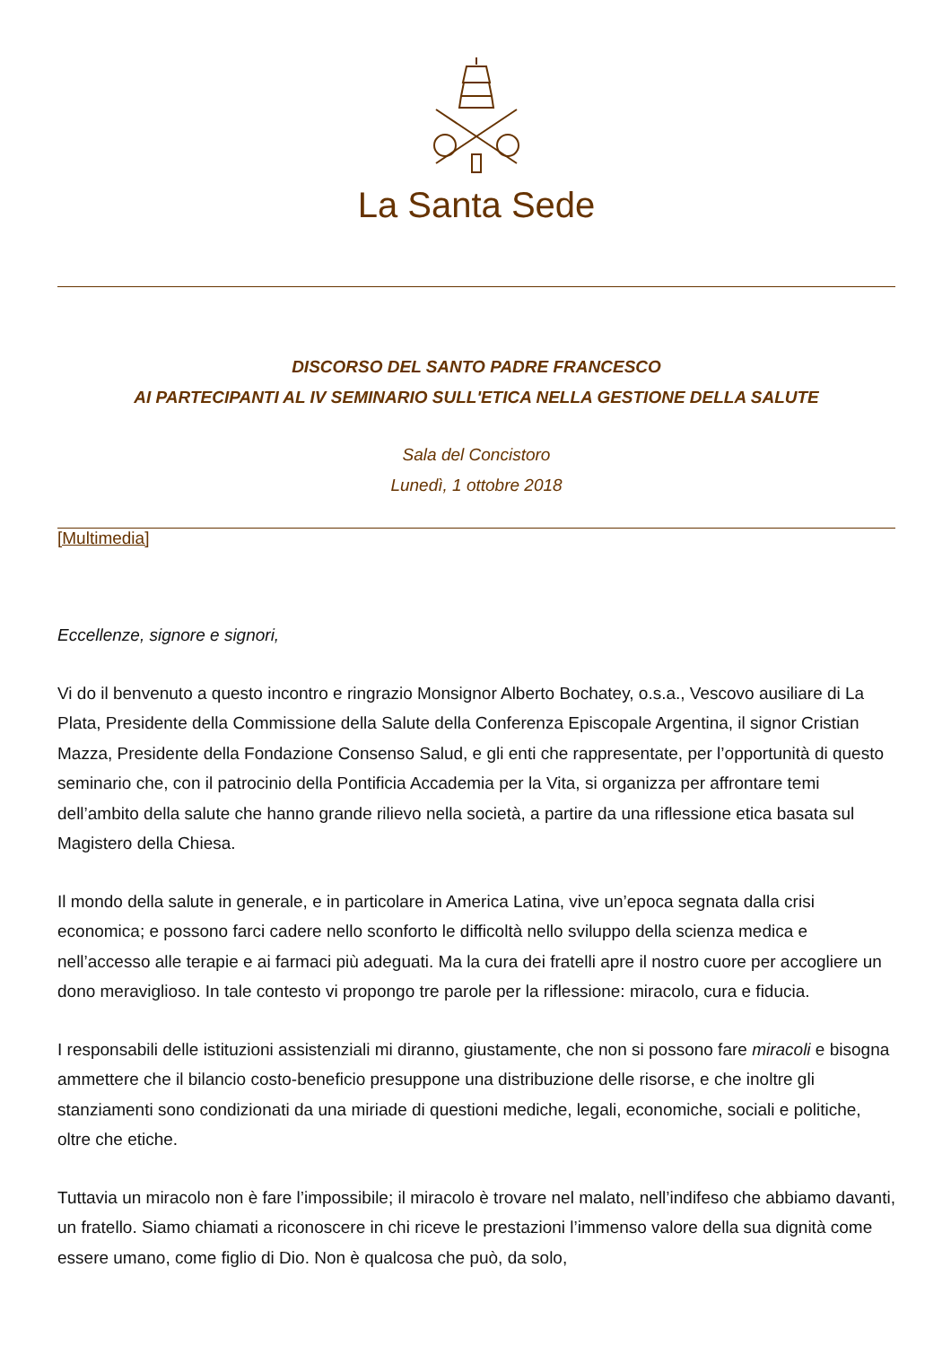La Santa Sede
DISCORSO DEL SANTO PADRE FRANCESCO
AI PARTECIPANTI AL IV SEMINARIO SULL'ETICA NELLA GESTIONE DELLA SALUTE
Sala del Concistoro
Lunedì, 1 ottobre 2018
[Multimedia]
Eccellenze, signore e signori,
Vi do il benvenuto a questo incontro e ringrazio Monsignor Alberto Bochatey, o.s.a., Vescovo ausiliare di La Plata, Presidente della Commissione della Salute della Conferenza Episcopale Argentina, il signor Cristian Mazza, Presidente della Fondazione Consenso Salud, e gli enti che rappresentate, per l’opportunità di questo seminario che, con il patrocinio della Pontificia Accademia per la Vita, si organizza per affrontare temi dell’ambito della salute che hanno grande rilievo nella società, a partire da una riflessione etica basata sul Magistero della Chiesa.
Il mondo della salute in generale, e in particolare in America Latina, vive un’epoca segnata dalla crisi economica; e possono farci cadere nello sconforto le difficoltà nello sviluppo della scienza medica e nell’accesso alle terapie e ai farmaci più adeguati. Ma la cura dei fratelli apre il nostro cuore per accogliere un dono meraviglioso. In tale contesto vi propongo tre parole per la riflessione: miracolo, cura e fiducia.
I responsabili delle istituzioni assistenziali mi diranno, giustamente, che non si possono fare miracoli e bisogna ammettere che il bilancio costo-beneficio presuppone una distribuzione delle risorse, e che inoltre gli stanziamenti sono condizionati da una miriade di questioni mediche, legali, economiche, sociali e politiche, oltre che etiche.
Tuttavia un miracolo non è fare l’impossibile; il miracolo è trovare nel malato, nell’indifeso che abbiamo davanti, un fratello. Siamo chiamati a riconoscere in chi riceve le prestazioni l’immenso valore della sua dignità come essere umano, come figlio di Dio. Non è qualcosa che può, da solo,